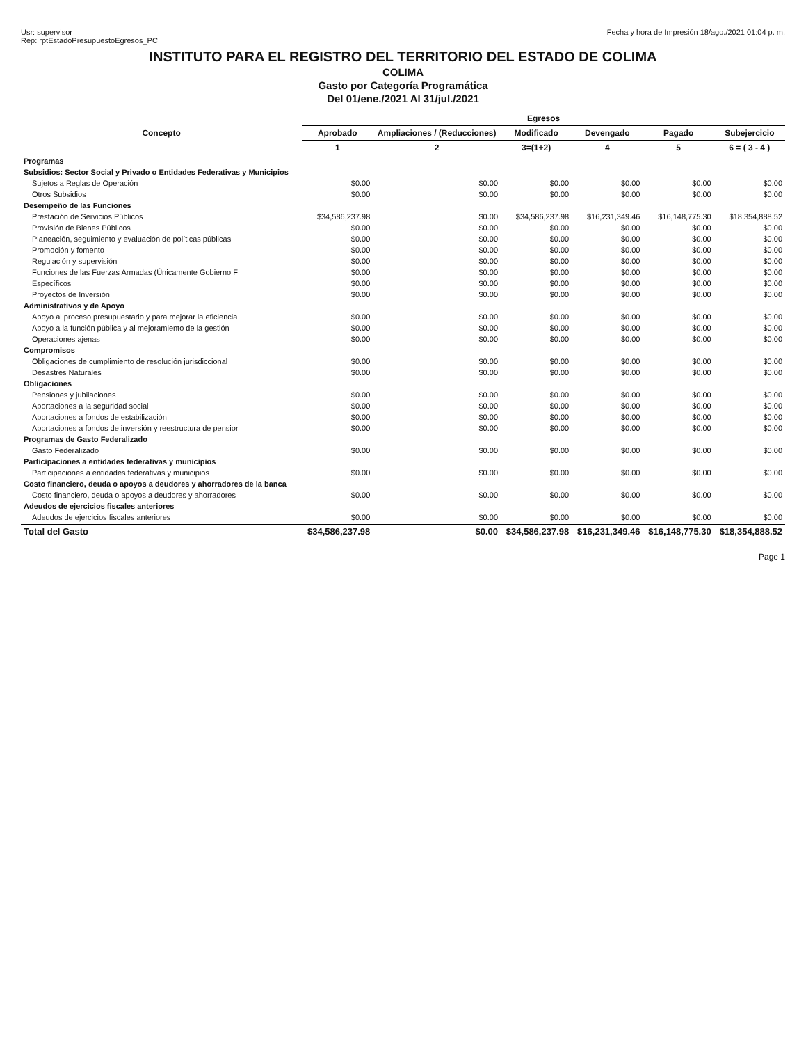Usr: supervisor
Rep: rptEstadoPresupuestoEgresos_PC
Fecha y hora de Impresión 18/ago./2021 01:04 p. m.
INSTITUTO PARA EL REGISTRO DEL TERRITORIO DEL ESTADO DE COLIMA
COLIMA
Gasto por Categoría Programática
Del 01/ene./2021 Al 31/jul./2021
| Concepto | Egresos | | | | | |
| --- | --- | --- | --- | --- | --- | --- |
| | Aprobado | Ampliaciones / (Reducciones) | Modificado | Devengado | Pagado | Subejercicio |
| | 1 | 2 | 3=(1+2) | 4 | 5 | 6 = ( 3 - 4 ) |
| Programas | | | | | | |
| Subsidios: Sector Social y Privado o Entidades Federativas y Municipios | | | | | | |
| Sujetos a Reglas de Operación | $0.00 | $0.00 | $0.00 | $0.00 | $0.00 | $0.00 |
| Otros Subsidios | $0.00 | $0.00 | $0.00 | $0.00 | $0.00 | $0.00 |
| Desempeño de las Funciones | | | | | | |
| Prestación de Servicios Públicos | $34,586,237.98 | $0.00 | $34,586,237.98 | $16,231,349.46 | $16,148,775.30 | $18,354,888.52 |
| Provisión de Bienes Públicos | $0.00 | $0.00 | $0.00 | $0.00 | $0.00 | $0.00 |
| Planeación, seguimiento y evaluación de políticas públicas | $0.00 | $0.00 | $0.00 | $0.00 | $0.00 | $0.00 |
| Promoción y fomento | $0.00 | $0.00 | $0.00 | $0.00 | $0.00 | $0.00 |
| Regulación y supervisión | $0.00 | $0.00 | $0.00 | $0.00 | $0.00 | $0.00 |
| Funciones de las Fuerzas Armadas (Únicamente Gobierno F | $0.00 | $0.00 | $0.00 | $0.00 | $0.00 | $0.00 |
| Específicos | $0.00 | $0.00 | $0.00 | $0.00 | $0.00 | $0.00 |
| Proyectos de Inversión | $0.00 | $0.00 | $0.00 | $0.00 | $0.00 | $0.00 |
| Administrativos y de Apoyo | | | | | | |
| Apoyo al proceso presupuestario y para mejorar la eficiencia | $0.00 | $0.00 | $0.00 | $0.00 | $0.00 | $0.00 |
| Apoyo a la función pública y al mejoramiento de la gestión | $0.00 | $0.00 | $0.00 | $0.00 | $0.00 | $0.00 |
| Operaciones ajenas | $0.00 | $0.00 | $0.00 | $0.00 | $0.00 | $0.00 |
| Compromisos | | | | | | |
| Obligaciones de cumplimiento de resolución jurisdiccional | $0.00 | $0.00 | $0.00 | $0.00 | $0.00 | $0.00 |
| Desastres Naturales | $0.00 | $0.00 | $0.00 | $0.00 | $0.00 | $0.00 |
| Obligaciones | | | | | | |
| Pensiones y jubilaciones | $0.00 | $0.00 | $0.00 | $0.00 | $0.00 | $0.00 |
| Aportaciones a la seguridad social | $0.00 | $0.00 | $0.00 | $0.00 | $0.00 | $0.00 |
| Aportaciones a fondos de estabilización | $0.00 | $0.00 | $0.00 | $0.00 | $0.00 | $0.00 |
| Aportaciones a fondos de inversión y reestructura de pensior | $0.00 | $0.00 | $0.00 | $0.00 | $0.00 | $0.00 |
| Programas de Gasto Federalizado | | | | | | |
| Gasto Federalizado | $0.00 | $0.00 | $0.00 | $0.00 | $0.00 | $0.00 |
| Participaciones a entidades federativas y municipios | | | | | | |
| Participaciones a entidades federativas y municipios | $0.00 | $0.00 | $0.00 | $0.00 | $0.00 | $0.00 |
| Costo financiero, deuda o apoyos a deudores y ahorradores de la banca | | | | | | |
| Costo financiero, deuda o apoyos a deudores y ahorradores | $0.00 | $0.00 | $0.00 | $0.00 | $0.00 | $0.00 |
| Adeudos de ejercicios fiscales anteriores | | | | | | |
| Adeudos de ejercicios fiscales anteriores | $0.00 | $0.00 | $0.00 | $0.00 | $0.00 | $0.00 |
| Total del Gasto | $34,586,237.98 | $0.00 | $34,586,237.98 | $16,231,349.46 | $16,148,775.30 | $18,354,888.52 |
Page 1